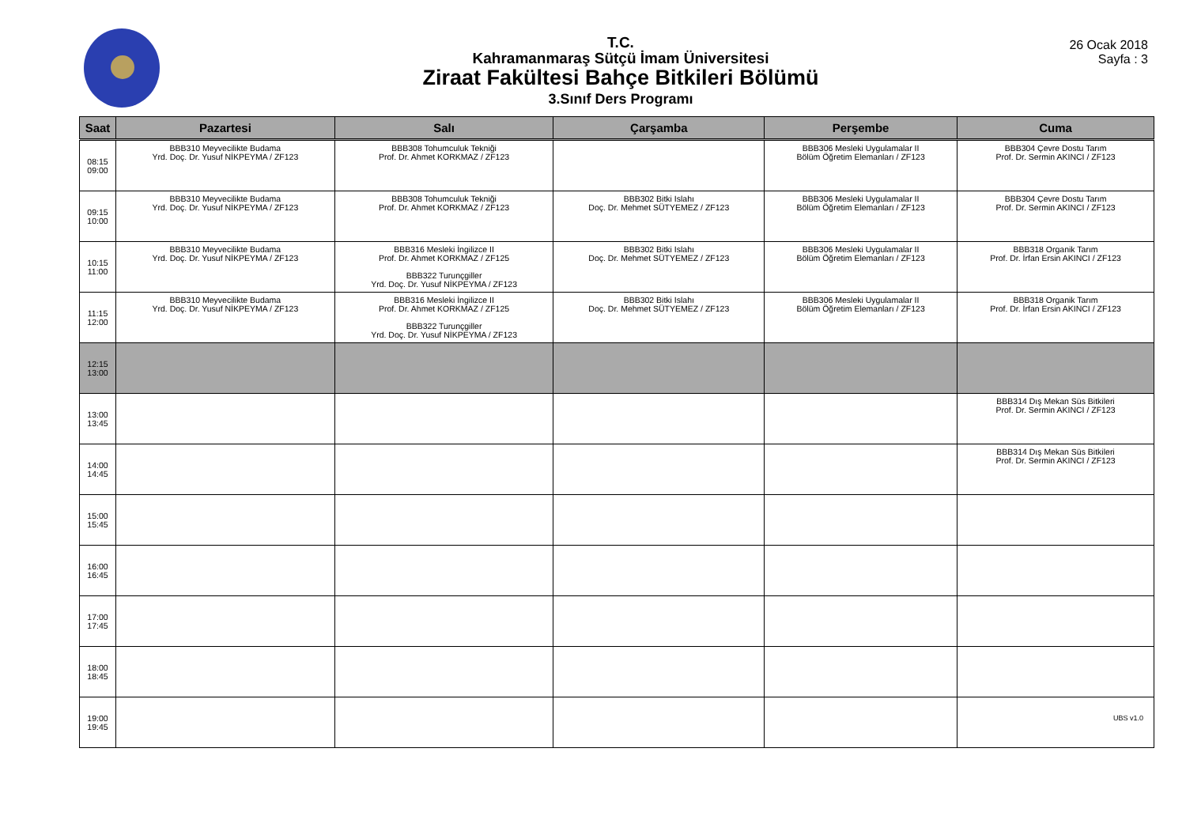T.C.
Kahramanmaraş Sütçü İmam Üniversitesi
Ziraat Fakültesi Bahçe Bitkileri Bölümü
3.Sınıf Ders Programı
26 Ocak 2018
Sayfa : 3
| Saat | Pazartesi | Salı | Çarşamba | Perşembe | Cuma |
| --- | --- | --- | --- | --- | --- |
| 08:15 09:00 | BBB310 Meyvecilikte Budama Yrd. Doç. Dr. Yusuf NİKPEYMA / ZF123 | BBB308 Tohumculuk Tekniği Prof. Dr. Ahmet KORKMAZ / ZF123 | | BBB306 Mesleki Uygulamalar II Bölüm Öğretim Elemanları / ZF123 | BBB304 Çevre Dostu Tarım Prof. Dr. Sermin AKINCI / ZF123 |
| 09:15 10:00 | BBB310 Meyvecilikte Budama Yrd. Doç. Dr. Yusuf NİKPEYMA / ZF123 | BBB308 Tohumculuk Tekniği Prof. Dr. Ahmet KORKMAZ / ZF123 | BBB302 Bitki Islahı Doç. Dr. Mehmet SÜTYEMEZ / ZF123 | BBB306 Mesleki Uygulamalar II Bölüm Öğretim Elemanları / ZF123 | BBB304 Çevre Dostu Tarım Prof. Dr. Sermin AKINCI / ZF123 |
| 10:15 11:00 | BBB310 Meyvecilikte Budama Yrd. Doç. Dr. Yusuf NİKPEYMA / ZF123 | BBB316 Mesleki İngilizce II Prof. Dr. Ahmet KORKMAZ / ZF125 BBB322 Turunçgiller Yrd. Doç. Dr. Yusuf NİKPEYMA / ZF123 | BBB302 Bitki Islahı Doç. Dr. Mehmet SÜTYEMEZ / ZF123 | BBB306 Mesleki Uygulamalar II Bölüm Öğretim Elemanları / ZF123 | BBB318 Organik Tarım Prof. Dr. İrfan Ersin AKINCI / ZF123 |
| 11:15 12:00 | BBB310 Meyvecilikte Budama Yrd. Doç. Dr. Yusuf NİKPEYMA / ZF123 | BBB316 Mesleki İngilizce II Prof. Dr. Ahmet KORKMAZ / ZF125 BBB322 Turunçgiller Yrd. Doç. Dr. Yusuf NİKPEYMA / ZF123 | BBB302 Bitki Islahı Doç. Dr. Mehmet SÜTYEMEZ / ZF123 | BBB306 Mesleki Uygulamalar II Bölüm Öğretim Elemanları / ZF123 | BBB318 Organik Tarım Prof. Dr. İrfan Ersin AKINCI / ZF123 |
| 12:15 13:00 | | | | | |
| 13:00 13:45 | | | | | BBB314 Dış Mekan Süs Bitkileri Prof. Dr. Sermin AKINCI / ZF123 |
| 14:00 14:45 | | | | | BBB314 Dış Mekan Süs Bitkileri Prof. Dr. Sermin AKINCI / ZF123 |
| 15:00 15:45 | | | | | |
| 16:00 16:45 | | | | | |
| 17:00 17:45 | | | | | |
| 18:00 18:45 | | | | | |
| 19:00 19:45 | | | | | |
UBS v1.0